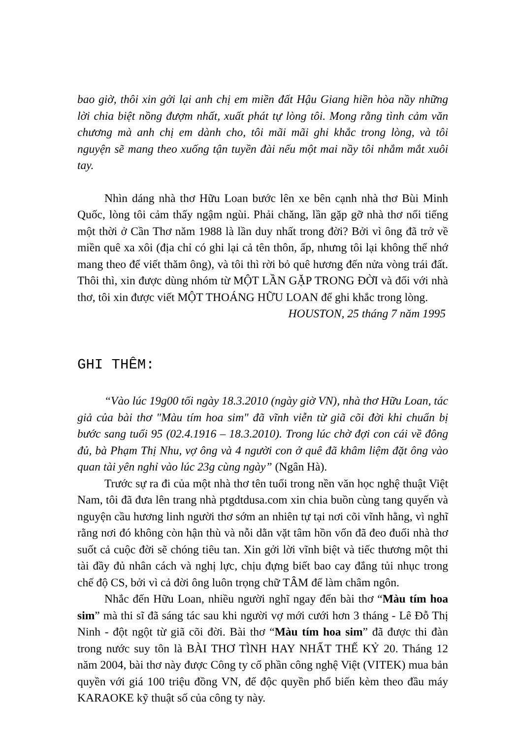bao giờ, thôi xin gởi lại anh chị em miền đất Hậu Giang hiền hòa nầy những lời chia biệt nồng đượm nhất, xuất phát tự lòng tôi. Mong rằng tình cảm văn chương mà anh chị em dành cho, tôi mãi mãi ghi khắc trong lòng, và tôi nguyện sẽ mang theo xuống tận tuyền đài nếu một mai nầy tôi nhắm mắt xuôi tay.
Nhìn dáng nhà thơ Hữu Loan bước lên xe bên cạnh nhà thơ Bùi Minh Quốc, lòng tôi cảm thấy ngậm ngùi. Phải chăng, lần gặp gỡ nhà thơ nổi tiếng một thời ở Cần Thơ năm 1988 là lần duy nhất trong đời? Bởi vì ông đã trở về miền quê xa xôi (địa chỉ có ghi lại cả tên thôn, ấp, nhưng tôi lại không thể nhớ mang theo để viết thăm ông), và tôi thì rời bỏ quê hương đến nửa vòng trái đất. Thôi thì, xin được dùng nhóm từ MỘT LẦN GẶP TRONG ĐỜI và đối với nhà thơ, tôi xin được viết MỘT THOÁNG HỮU LOAN để ghi khắc trong lòng.
HOUSTON, 25 tháng 7 năm 1995
GHI THÊM:
“Vào lúc 19g00 tối ngày 18.3.2010 (ngày giờ VN), nhà thơ Hữu Loan, tác giả của bài thơ "Màu tím hoa sim" đã vĩnh viễn từ giã cõi đời khi chuẩn bị bước sang tuổi 95 (02.4.1916 – 18.3.2010). Trong lúc chờ đợi con cái về đông đủ, bà Phạm Thị Nhu, vợ ông và 4 người con ở quê đã khâm liệm đặt ông vào quan tài yên nghỉ vào lúc 23g cùng ngày” (Ngân Hà).
Trước sự ra đi của một nhà thơ tên tuổi trong nền văn học nghệ thuật Việt Nam, tôi đã đưa lên trang nhà ptgdtdusa.com xin chia buồn cùng tang quyến và nguyện cầu hương linh người thơ sớm an nhiên tự tại nơi cõi vĩnh hằng, vì nghĩ rằng nơi đó không còn hận thù và nỗi dằn vặt tâm hồn vốn đã đeo đuổi nhà thơ suốt cả cuộc đời sẽ chóng tiêu tan. Xin gởi lời vĩnh biệt và tiếc thương một thi tài đầy đủ nhân cách và nghị lực, chịu đựng biết bao cay đắng tủi nhục trong chế độ CS, bởi vì cả đời ông luôn trọng chữ TÂM để làm châm ngôn.
Nhắc đến Hữu Loan, nhiều người nghĩ ngay đến bài thơ “Màu tím hoa sim” mà thi sĩ đã sáng tác sau khi người vợ mới cưới hơn 3 tháng - Lê Đỗ Thị Ninh - đột ngột từ giã cõi đời. Bài thơ “Màu tím hoa sim” đã được thi đàn trong nước suy tôn là BÀI THƠ TÌNH HAY NHẤT THẾ KỶ 20. Tháng 12 năm 2004, bài thơ này được Công ty cổ phần công nghệ Việt (VITEK) mua bản quyền với giá 100 triệu đồng VN, để độc quyền phổ biến kèm theo đầu máy KARAOKE kỹ thuật số của công ty này.